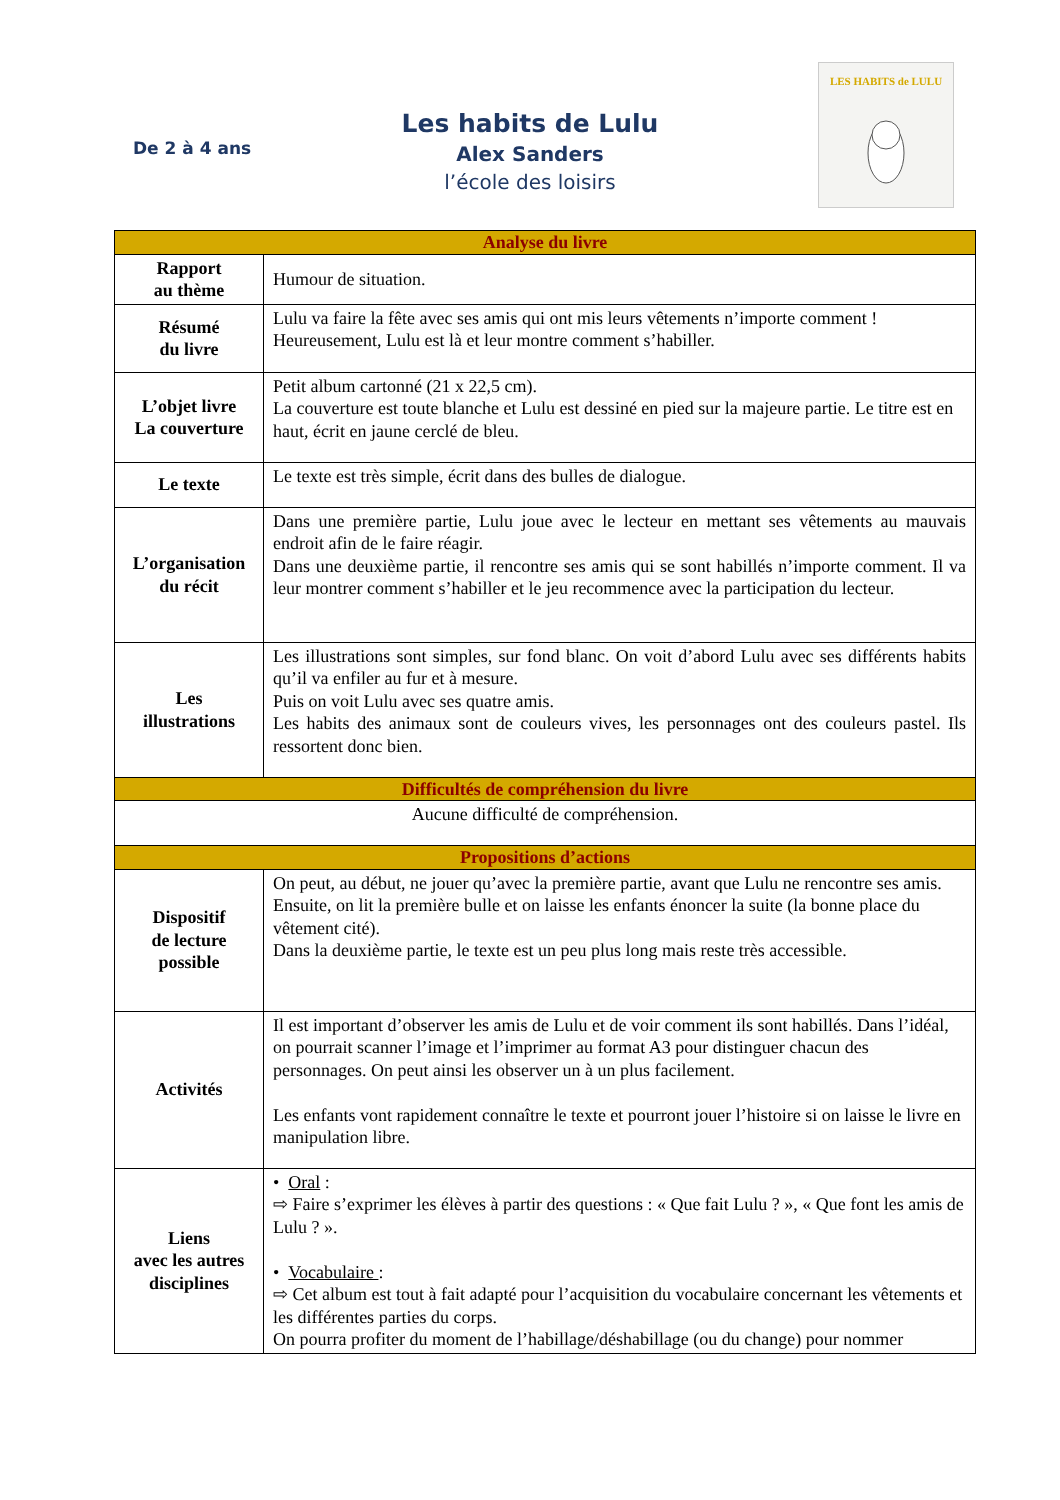De 2 à 4 ans
Les habits de Lulu
Alex Sanders
l’école des loisirs
LES HABITS de LULU
| Analyse du livre | |
| --- | --- |
| Rapport au thème | Humour de situation. |
| Résumé du livre | Lulu va faire la fête avec ses amis qui ont mis leurs vêtements n’importe comment ! Heureusement, Lulu est là et leur montre comment s’habiller. |
| L’objet livre La couverture | Petit album cartonné (21 x 22,5 cm). La couverture est toute blanche et Lulu est dessiné en pied sur la majeure partie. Le titre est en haut, écrit en jaune cerclé de bleu. |
| Le texte | Le texte est très simple, écrit dans des bulles de dialogue. |
| L’organisation du récit | Dans une première partie, Lulu joue avec le lecteur en mettant ses vêtements au mauvais endroit afin de le faire réagir. Dans une deuxième partie, il rencontre ses amis qui se sont habillés n’importe comment. Il va leur montrer comment s’habiller et le jeu recommence avec la participation du lecteur. |
| Les illustrations | Les illustrations sont simples, sur fond blanc. On voit d’abord Lulu avec ses différents habits qu’il va enfiler au fur et à mesure. Puis on voit Lulu avec ses quatre amis. Les habits des animaux sont de couleurs vives, les personnages ont des couleurs pastel. Ils ressortent donc bien. |
| Difficultés de compréhension du livre | |
| Aucune difficulté de compréhension. | |
| Propositions d’actions | |
| Dispositif de lecture possible | On peut, au début, ne jouer qu’avec la première partie, avant que Lulu ne rencontre ses amis. Ensuite, on lit la première bulle et on laisse les enfants énoncer la suite (la bonne place du vêtement cité). Dans la deuxième partie, le texte est un peu plus long mais reste très accessible. |
| Activités | Il est important d’observer les amis de Lulu et de voir comment ils sont habillés. Dans l’idéal, on pourrait scanner l’image et l’imprimer au format A3 pour distinguer chacun des personnages. On peut ainsi les observer un à un plus facilement. Les enfants vont rapidement connaître le texte et pourront jouer l’histoire si on laisse le livre en manipulation libre. |
| Liens avec les autres disciplines | • Oral : ⇨ Faire s’exprimer les élèves à partir des questions : « Que fait Lulu ? », « Que font les amis de Lulu ? ». • Vocabulaire : ⇨ Cet album est tout à fait adapté pour l’acquisition du vocabulaire concernant les vêtements et les différentes parties du corps. On pourra profiter du moment de l’habillage/déshabillage (ou du change) pour nommer |